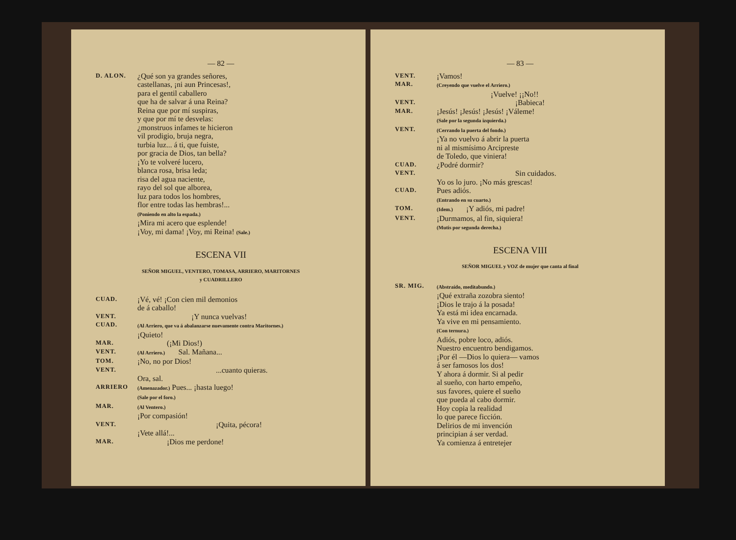— 82 —
D. ALON.
¿Qué son ya grandes señores,
castellanas, ¡ni aun Princesas!,
para el gentil caballero
que ha de salvar á una Reina?
Reina que por mí suspiras,
y que por mí te desvelas:
¿monstruos infames te hicieron
vil prodigio, bruja negra,
turbia luz... á ti, que fuiste,
por gracia de Dios, tan bella?
¡Yo te volveré lucero,
blanca rosa, brisa leda;
risa del agua naciente,
rayo del sol que alborea,
luz para todos los hombres,
flor entre todas las hembras!...
(Poniendo en alto la espada.)
¡Mira mi acero que esplende!
¡Voy, mi dama! ¡Voy, mi Reina! (Sale.)
ESCENA VII
SEÑOR MIGUEL, VENTERO, TOMASA, ARRIERO, MARITORNES
y CUADRILLERO
CUAD.
¡Vé, vé! ¡Con cien mil demonios
de á caballo!
VENT.
¡Y nunca vuelvas!
CUAD.
(Al Arriero, que va á abalanzarse nuevamente contra Maritornes.)
¡Quieto!
MAR.
(¡Mi Dios!)
VENT.
(Al Arriero.) Sal. Mañana...
TOM.
¡No, no por Dios!
VENT.
...cuanto quieras.
Ora, sal.
ARRIERO
(Amenazador.) Pues... ¡hasta luego!
(Sale por el foro.)
MAR.
(Al Ventero.)
¡Por compasión!
VENT.
¡Quita, pécora!
¡Vete allá!...
MAR.
¡Dios me perdone!
— 83 —
VENT.
¡Vamos!
MAR.
(Creyendo que vuelve el Arriero.)
¡Vuelve! ¡¡No!!
VENT.
¡Babieca!
MAR.
¡Jesús! ¡Jesús! ¡Jesús! ¡Váleme!
(Sale por la segunda izquierda.)
VENT.
(Cerrando la puerta del fondo.)
¡Ya no vuelvo á abrir la puerta
ni al mismísimo Arcipreste
de Toledo, que viniera!
CUAD.
¿Podré dormir?
VENT.
Sin cuidados.
Yo os lo juro. ¡No más grescas!
CUAD.
Pues adiós.
(Entrando en su cuarto.)
TOM.
(Idem.) ¡Y adiós, mi padre!
VENT.
¡Durmamos, al fin, siquiera!
(Mutis por segunda derecha.)
ESCENA VIII
SEÑOR MIGUEL y VOZ de mujer que canta al final
SR. MIG.
(Abstraído, meditabundo.)
¡Qué extraña zozobra siento!
¡Dios le trajo á la posada!
Ya está mi idea encarnada.
Ya vive en mi pensamiento.
(Con ternura.)
Adiós, pobre loco, adiós.
Nuestro encuentro bendigamos.
¡Por él —Dios lo quiera— vamos
á ser famosos los dos!
Y ahora á dormir. Si al pedir
al sueño, con harto empeño,
sus favores, quiere el sueño
que pueda al cabo dormir.
Hoy copia la realidad
lo que parece ficción.
Delirios de mi invención
principian á ser verdad.
Ya comienza á entretejer